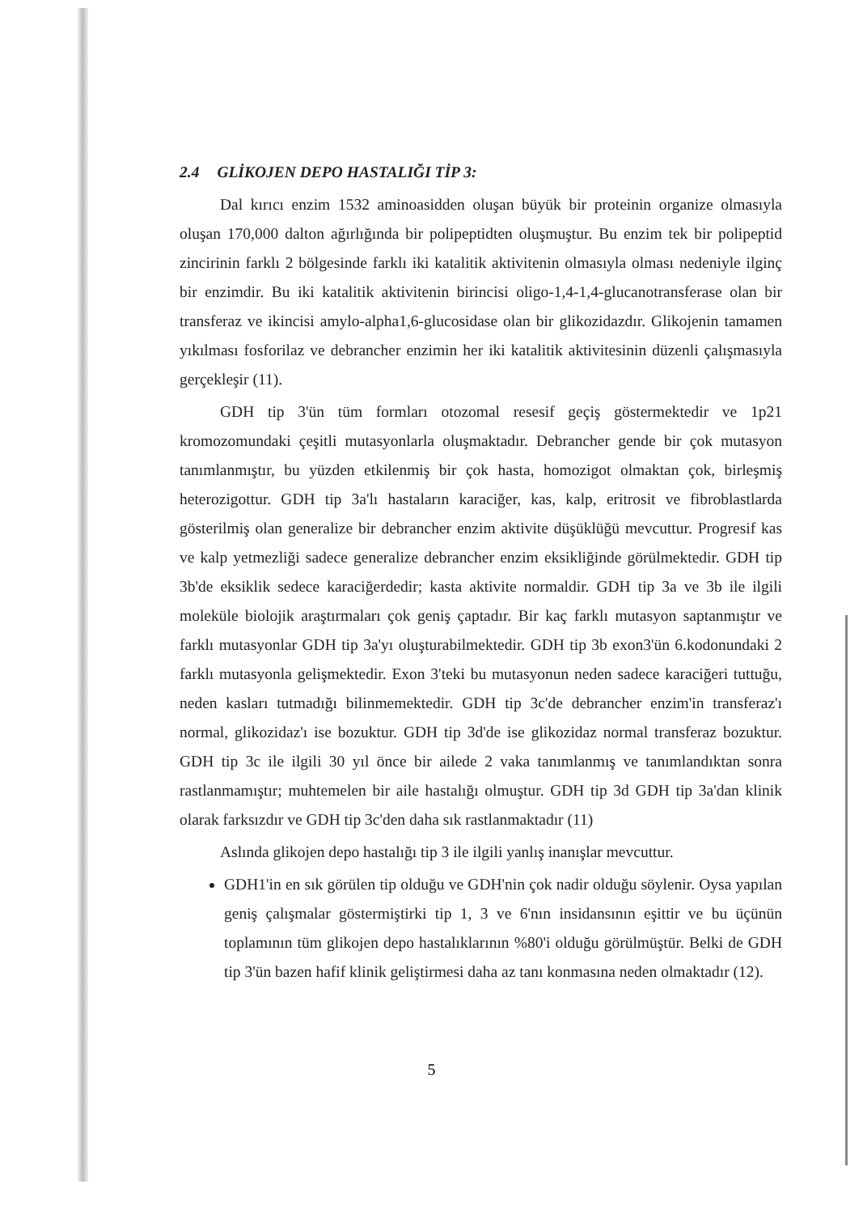2.4 GLİKOJEN DEPO HASTALIĞI TİP 3:
Dal kırıcı enzim 1532 aminoasidden oluşan büyük bir proteinin organize olmasıyla oluşan 170,000 dalton ağırlığında bir polipeptidten oluşmuştur. Bu enzim tek bir polipeptid zincirinin farklı 2 bölgesinde farklı iki katalitik aktivitenin olmasıyla olması nedeniyle ilginç bir enzimdir. Bu iki katalitik aktivitenin birincisi oligo-1,4-1,4-glucanotransferase olan bir transferaz ve ikincisi amylo-alpha1,6-glucosidase olan bir glikozidazdır. Glikojenin tamamen yıkılması fosforilaz ve debrancher enzimin her iki katalitik aktivitesinin düzenli çalışmasıyla gerçekleşir (11).
GDH tip 3'ün tüm formları otozomal resesif geçiş göstermektedir ve 1p21 kromozomundaki çeşitli mutasyonlarla oluşmaktadır. Debrancher gende bir çok mutasyon tanımlanmıştır, bu yüzden etkilenmiş bir çok hasta, homozigot olmaktan çok, birleşmiş heterozigottur. GDH tip 3a'lı hastaların karaciğer, kas, kalp, eritrosit ve fibroblastlarda gösterilmiş olan generalize bir debrancher enzim aktivite düşüklüğü mevcuttur. Progresif kas ve kalp yetmezliği sadece generalize debrancher enzim eksikliğinde görülmektedir. GDH tip 3b'de eksiklik sedece karaciğerdedir; kasta aktivite normaldir. GDH tip 3a ve 3b ile ilgili moleküle biolojik araştırmaları çok geniş çaptadır. Bir kaç farklı mutasyon saptanmıştır ve farklı mutasyonlar GDH tip 3a'yı oluşturabilmektedir. GDH tip 3b exon3'ün 6.kodonundaki 2 farklı mutasyonla gelişmektedir. Exon 3'teki bu mutasyonun neden sadece karaciğeri tuttuğu, neden kasları tutmadığı bilinmemektedir. GDH tip 3c'de debrancher enzim'in transferaz'ı normal, glikozidaz'ı ise bozuktur. GDH tip 3d'de ise glikozidaz normal transferaz bozuktur. GDH tip 3c ile ilgili 30 yıl önce bir ailede 2 vaka tanımlanmış ve tanımlandıktan sonra rastlanmamıştır; muhtemelen bir aile hastalığı olmuştur. GDH tip 3d GDH tip 3a'dan klinik olarak farksızdır ve GDH tip 3c'den daha sık rastlanmaktadır (11)
Aslında glikojen depo hastalığı tip 3 ile ilgili yanlış inanışlar mevcuttur.
GDH1'in en sık görülen tip olduğu ve GDH'nin çok nadir olduğu söylenir. Oysa yapılan geniş çalışmalar göstermiştirki tip 1, 3 ve 6'nın insidansının eşittir ve bu üçünün toplamının tüm glikojen depo hastalıklarının %80'i olduğu görülmüştür. Belki de GDH tip 3'ün bazen hafif klinik geliştirmesi daha az tanı konmasına neden olmaktadır (12).
5